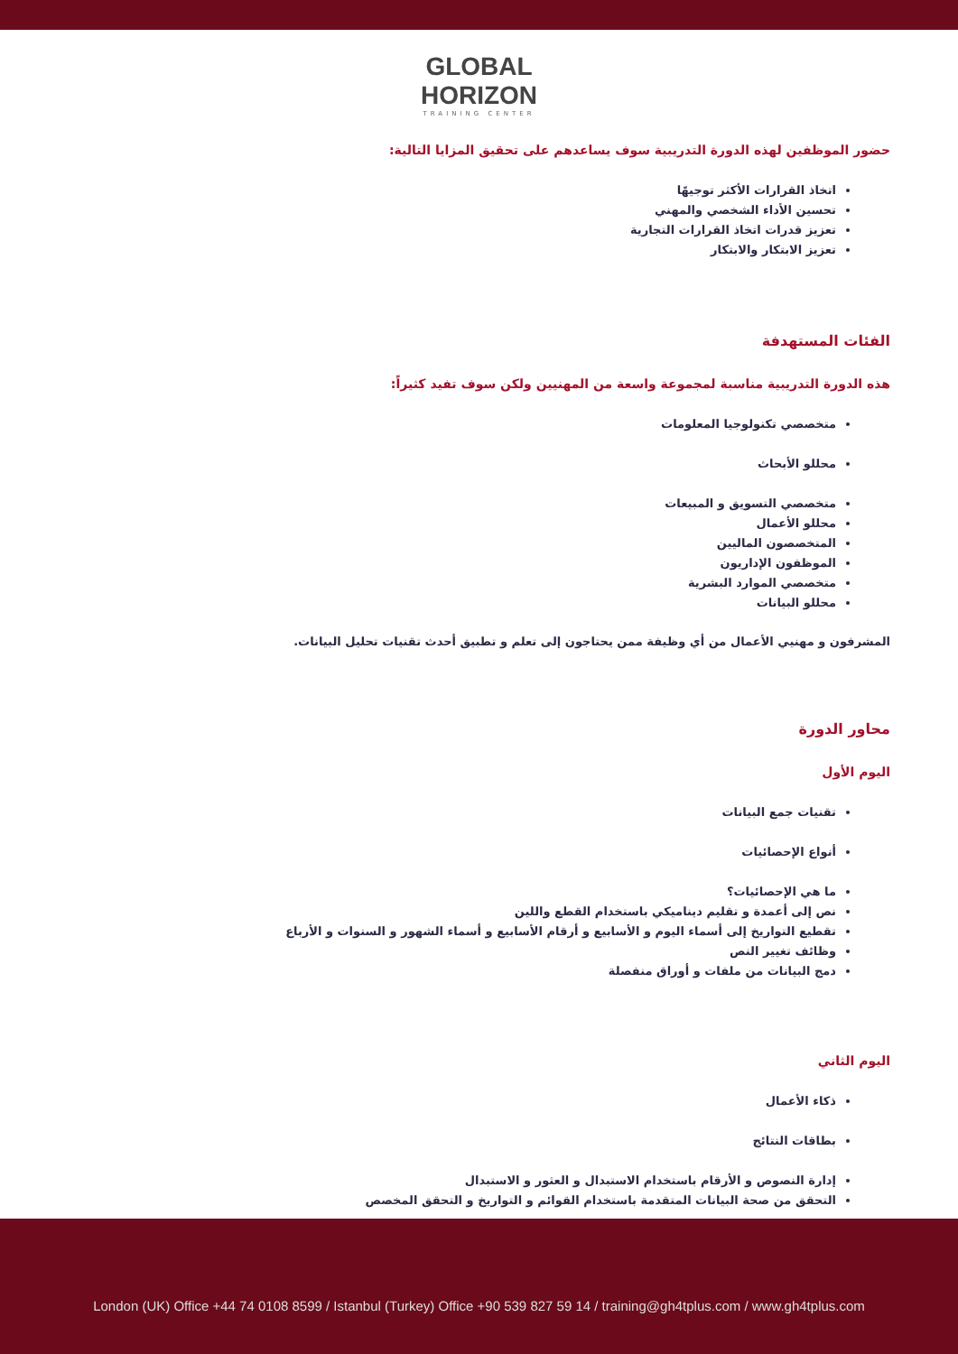GLOBAL
HORIZON
TRAINING CENTER
حضور الموظفين لهذه الدورة التدريبية سوف يساعدهم على تحقيق المزايا التالية:
اتخاذ القرارات الأكثر توجيهًا
تحسين الأداء الشخصي والمهني
تعزيز قدرات اتخاذ القرارات التجارية
تعزيز الابتكار والابتكار
الفئات المستهدفة
هذه الدورة التدريبية مناسبة لمجموعة واسعة من المهنيين ولكن سوف تفيد كثيراً:
متخصصي تكنولوجيا المعلومات
محللو الأبحاث
متخصصي التسويق و المبيعات
محللو الأعمال
المتخصصون الماليين
الموظفون الإداريون
متخصصي الموارد البشرية
محللو البيانات
المشرفون و مهنيي الأعمال من أي وظيفة ممن يحتاجون إلى تعلم و تطبيق أحدث تقنيات تحليل البيانات.
محاور الدورة
اليوم الأول
تقنيات جمع البيانات
أنواع الإحصائيات
ما هي الإحصائيات؟
نص إلى أعمدة و تقليم ديناميكي باستخدام القطع واللين
تقطيع التواريخ إلى أسماء اليوم و الأسابيع و أرقام الأسابيع و أسماء الشهور و السنوات و الأرباع
وظائف تغيير النص
دمج البيانات من ملفات و أوراق منفصلة
اليوم الثاني
ذكاء الأعمال
بطاقات النتائج
إدارة النصوص و الأرقام باستخدام الاستبدال و العثور و الاستبدال
التحقق من صحة البيانات المتقدمة باستخدام القوائم و التواريخ و التحقق المخصص
London (UK) Office +44 74 0108 8599 / Istanbul (Turkey) Office +90 539 827 59 14 / training@gh4tplus.com / www.gh4tplus.com